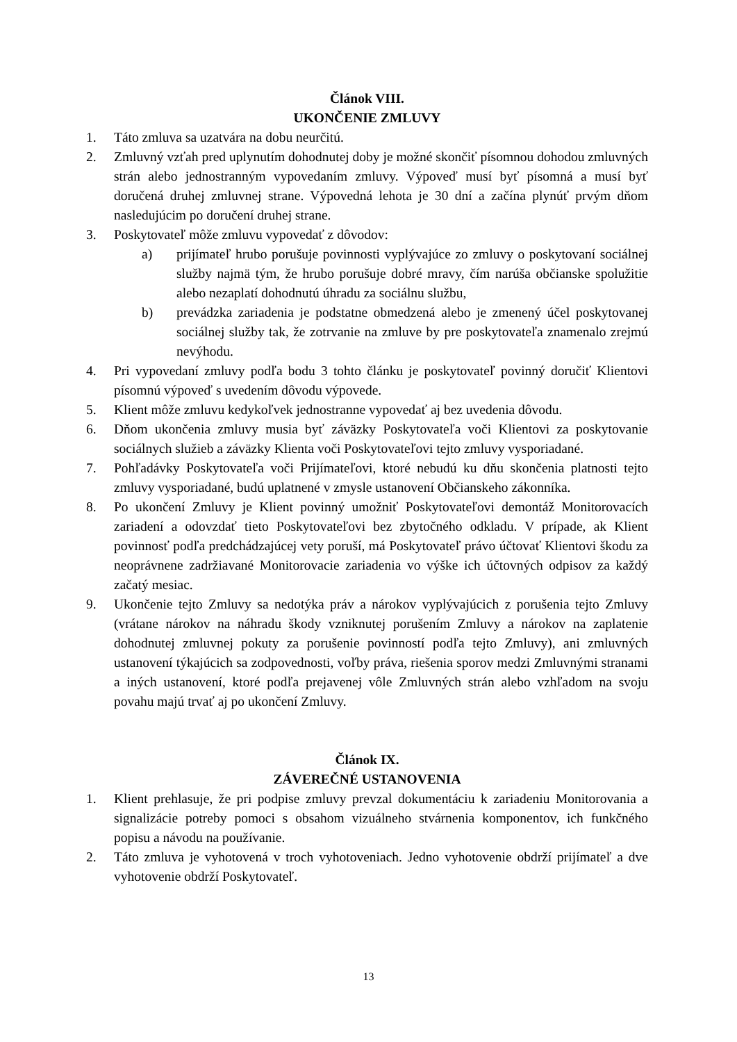Článok VIII.
UKONČENIE ZMLUVY
1. Táto zmluva sa uzatvára na dobu neurčitú.
2. Zmluvný vzťah pred uplynutím dohodnutej doby je možné skončiť písomnou dohodou zmluvných strán alebo jednostranným vypovedaním zmluvy. Výpoveď musí byť písomná a musí byť doručená druhej zmluvnej strane. Výpovedná lehota je 30 dní a začína plynúť prvým dňom nasledujúcim po doručení druhej strane.
3. Poskytovateľ môže zmluvu vypovedať z dôvodov:
a) prijímateľ hrubo porušuje povinnosti vyplývajúce zo zmluvy o poskytovaní sociálnej služby najmä tým, že hrubo porušuje dobré mravy, čím narúša občianske spolužitie alebo nezaplatí dohodnutú úhradu za sociálnu službu,
b) prevádzka zariadenia je podstatne obmedzená alebo je zmenený účel poskytovanej sociálnej služby tak, že zotrvanie na zmluve by pre poskytovateľa znamenalo zrejmú nevýhodu.
4. Pri vypovedaní zmluvy podľa bodu 3 tohto článku je poskytovateľ povinný doručiť Klientovi písomnú výpoveď s uvedením dôvodu výpovede.
5. Klient môže zmluvu kedykoľvek jednostranne vypovedať aj bez uvedenia dôvodu.
6. Dňom ukončenia zmluvy musia byť záväzky Poskytovateľa voči Klientovi za poskytovanie sociálnych služieb a záväzky Klienta voči Poskytovateľovi tejto zmluvy vysporiadané.
7. Pohľadávky Poskytovateľa voči Prijímateľovi, ktoré nebudú ku dňu skončenia platnosti tejto zmluvy vysporiadané, budú uplatnené v zmysle ustanovení Občianskeho zákonníka.
8. Po ukončení Zmluvy je Klient povinný umožniť Poskytovateľovi demontáž Monitorovacích zariadení a odovzdať tieto Poskytovateľovi bez zbytočného odkladu. V prípade, ak Klient povinnosť podľa predchádzajúcej vety poruší, má Poskytovateľ právo účtovať Klientovi škodu za neoprávnene zadržiavané Monitorovacie zariadenia vo výške ich účtovných odpisov za každý začatý mesiac.
9. Ukončenie tejto Zmluvy sa nedotýka práv a nárokov vyplývajúcich z porušenia tejto Zmluvy (vrátane nárokov na náhradu škody vzniknutej porušením Zmluvy a nárokov na zaplatenie dohodnutej zmluvnej pokuty za porušenie povinností podľa tejto Zmluvy), ani zmluvných ustanovení týkajúcich sa zodpovednosti, voľby práva, riešenia sporov medzi Zmluvnými stranami a iných ustanovení, ktoré podľa prejavenej vôle Zmluvných strán alebo vzhľadom na svoju povahu majú trvať aj po ukončení Zmluvy.
Článok IX.
ZÁVEREČNÉ USTANOVENIA
1. Klient prehlasuje, že pri podpise zmluvy prevzal dokumentáciu k zariadeniu Monitorovania a signalizácie potreby pomoci s obsahom vizuálneho stvárnenia komponentov, ich funkčného popisu a návodu na používanie.
2. Táto zmluva je vyhotovená v troch vyhotoveniach. Jedno vyhotovenie obdrží prijímateľ a dve vyhotovenie obdrží Poskytovateľ.
13